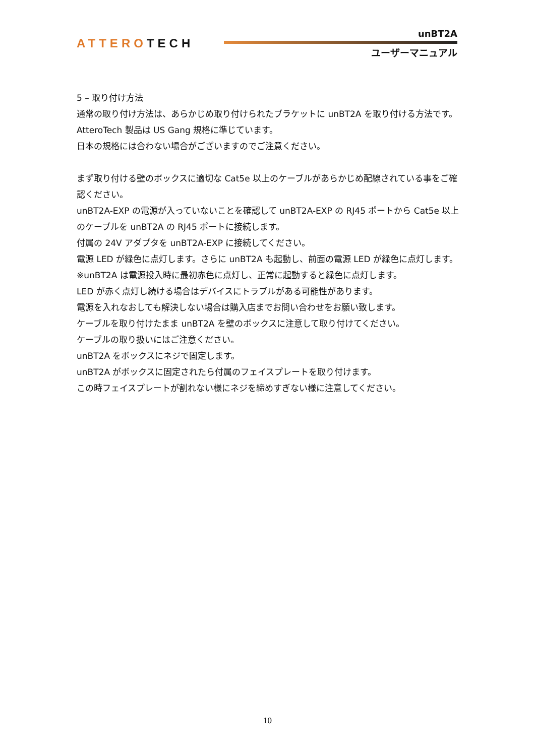ATTEROTECH
unBT2A
ユーザーマニュアル
5 – 取り付け方法
通常の取り付け方法は、あらかじめ取り付けられたブラケットに unBT2A を取り付ける方法です。
AtteroTech 製品は US Gang 規格に準じています。
日本の規格には合わない場合がございますのでご注意ください。
まず取り付ける壁のボックスに適切な Cat5e 以上のケーブルがあらかじめ配線されている事をご確認ください。
unBT2A-EXP の電源が入っていないことを確認して unBT2A-EXP の RJ45 ポートから Cat5e 以上のケーブルを unBT2A の RJ45 ポートに接続します。
付属の 24V アダプタを unBT2A-EXP に接続してください。
電源 LED が緑色に点灯します。さらに unBT2A も起動し、前面の電源 LED が緑色に点灯します。
※unBT2A は電源投入時に最初赤色に点灯し、正常に起動すると緑色に点灯します。
LED が赤く点灯し続ける場合はデバイスにトラブルがある可能性があります。
電源を入れなおしても解決しない場合は購入店までお問い合わせをお願い致します。
ケーブルを取り付けたまま unBT2A を壁のボックスに注意して取り付けてください。
ケーブルの取り扱いにはご注意ください。
unBT2A をボックスにネジで固定します。
unBT2A がボックスに固定されたら付属のフェイスプレートを取り付けます。
この時フェイスプレートが割れない様にネジを締めすぎない様に注意してください。
10